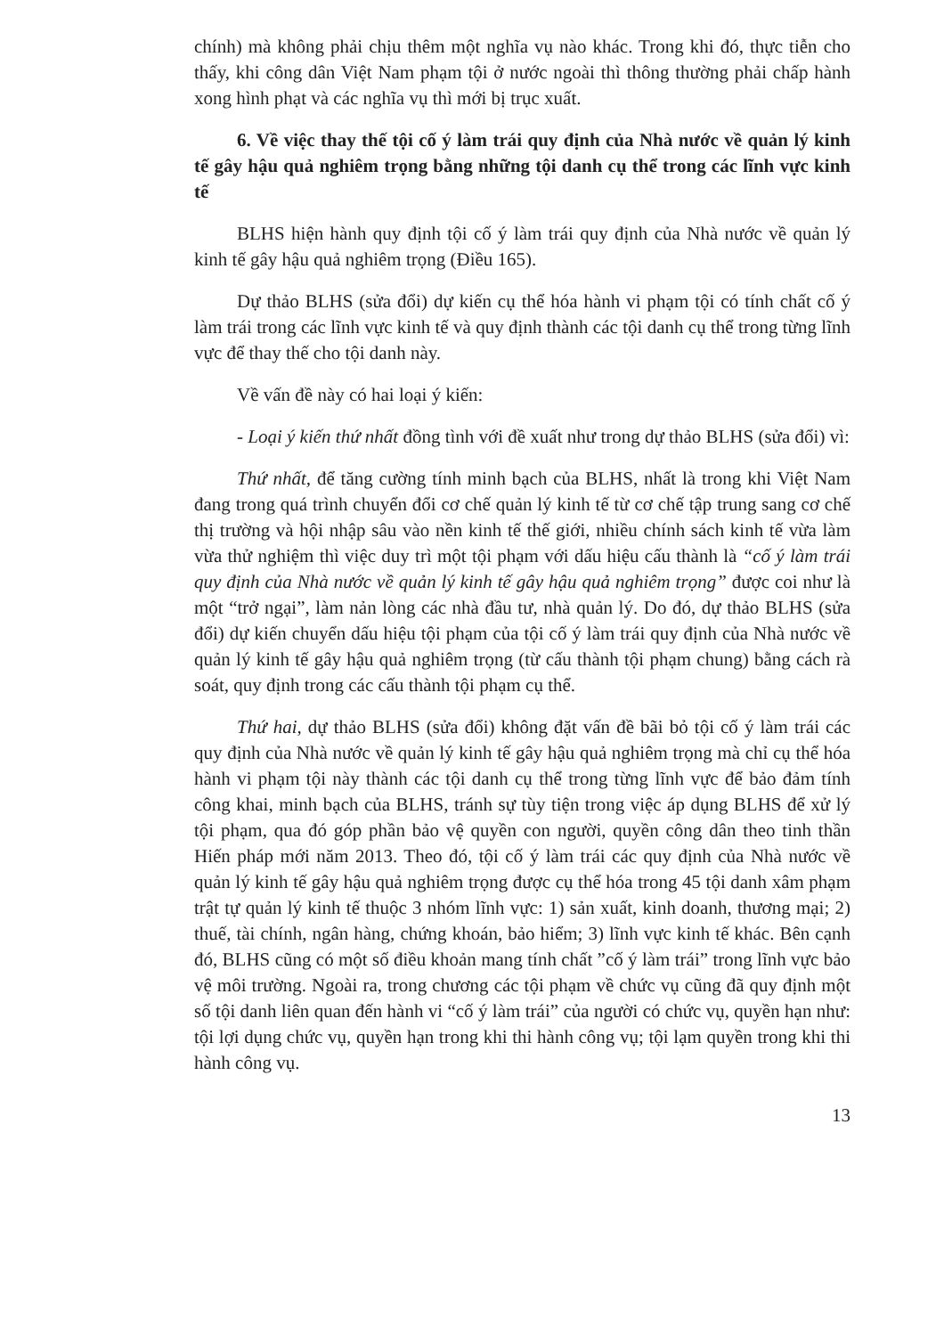chính) mà không phải chịu thêm một nghĩa vụ nào khác. Trong khi đó, thực tiễn cho thấy, khi công dân Việt Nam phạm tội ở nước ngoài thì thông thường phải chấp hành xong hình phạt và các nghĩa vụ thì mới bị trục xuất.
6. Về việc thay thế tội cố ý làm trái quy định của Nhà nước về quản lý kinh tế gây hậu quả nghiêm trọng bằng những tội danh cụ thể trong các lĩnh vực kinh tế
BLHS hiện hành quy định tội cố ý làm trái quy định của Nhà nước về quản lý kinh tế gây hậu quả nghiêm trọng (Điều 165).
Dự thảo BLHS (sửa đổi) dự kiến cụ thể hóa hành vi phạm tội có tính chất cố ý làm trái trong các lĩnh vực kinh tế và quy định thành các tội danh cụ thể trong từng lĩnh vực để thay thế cho tội danh này.
Về vấn đề này có hai loại ý kiến:
- Loại ý kiến thứ nhất đồng tình với đề xuất như trong dự thảo BLHS (sửa đổi) vì:
Thứ nhất, để tăng cường tính minh bạch của BLHS, nhất là trong khi Việt Nam đang trong quá trình chuyển đổi cơ chế quản lý kinh tế từ cơ chế tập trung sang cơ chế thị trường và hội nhập sâu vào nền kinh tế thế giới, nhiều chính sách kinh tế vừa làm vừa thử nghiệm thì việc duy trì một tội phạm với dấu hiệu cấu thành là “cố ý làm trái quy định của Nhà nước về quản lý kinh tế gây hậu quả nghiêm trọng” được coi như là một “trở ngại”, làm nản lòng các nhà đầu tư, nhà quản lý. Do đó, dự thảo BLHS (sửa đổi) dự kiến chuyển dấu hiệu tội phạm của tội cố ý làm trái quy định của Nhà nước về quản lý kinh tế gây hậu quả nghiêm trọng (từ cấu thành tội phạm chung) bằng cách rà soát, quy định trong các cấu thành tội phạm cụ thể.
Thứ hai, dự thảo BLHS (sửa đổi) không đặt vấn đề bãi bỏ tội cố ý làm trái các quy định của Nhà nước về quản lý kinh tế gây hậu quả nghiêm trọng mà chỉ cụ thể hóa hành vi phạm tội này thành các tội danh cụ thể trong từng lĩnh vực để bảo đảm tính công khai, minh bạch của BLHS, tránh sự tùy tiện trong việc áp dụng BLHS để xử lý tội phạm, qua đó góp phần bảo vệ quyền con người, quyền công dân theo tinh thần Hiến pháp mới năm 2013. Theo đó, tội cố ý làm trái các quy định của Nhà nước về quản lý kinh tế gây hậu quả nghiêm trọng được cụ thể hóa trong 45 tội danh xâm phạm trật tự quản lý kinh tế thuộc 3 nhóm lĩnh vực: 1) sản xuất, kinh doanh, thương mại; 2) thuế, tài chính, ngân hàng, chứng khoán, bảo hiểm; 3) lĩnh vực kinh tế khác. Bên cạnh đó, BLHS cũng có một số điều khoản mang tính chất ”cố ý làm trái” trong lĩnh vực bảo vệ môi trường. Ngoài ra, trong chương các tội phạm về chức vụ cũng đã quy định một số tội danh liên quan đến hành vi “cố ý làm trái” của người có chức vụ, quyền hạn như: tội lợi dụng chức vụ, quyền hạn trong khi thi hành công vụ; tội lạm quyền trong khi thi hành công vụ.
13